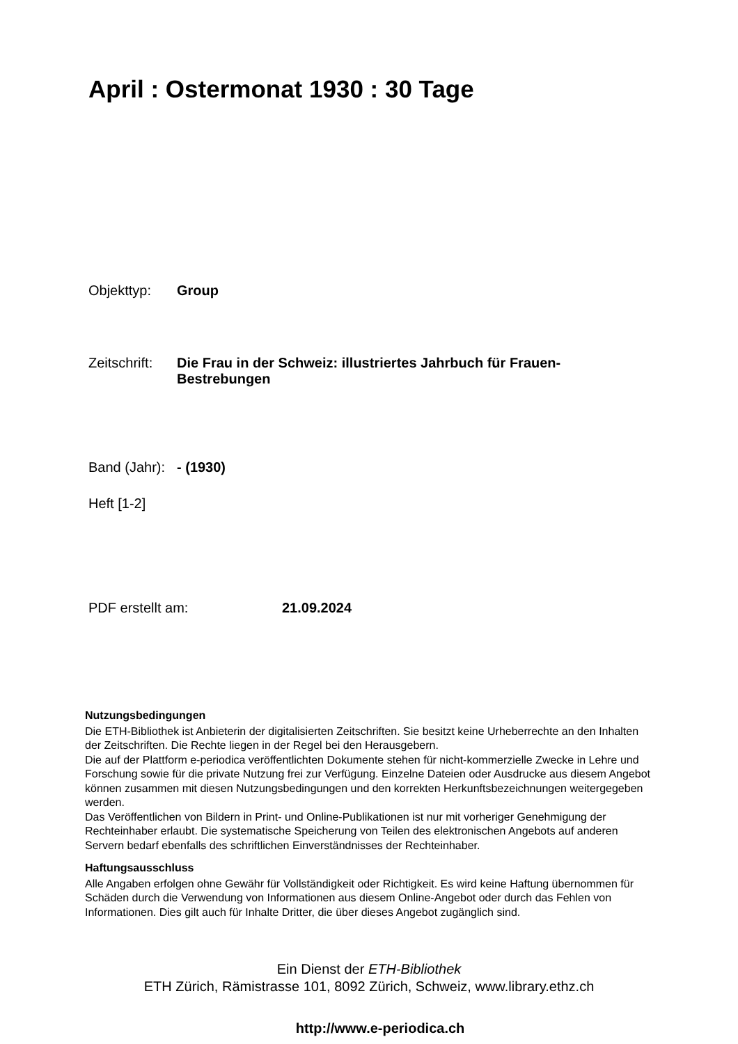April : Ostermonat 1930 : 30 Tage
Objekttyp: Group
Zeitschrift: Die Frau in der Schweiz: illustriertes Jahrbuch für Frauen-Bestrebungen
Band (Jahr): - (1930)
Heft [1-2]
PDF erstellt am: 21.09.2024
Nutzungsbedingungen
Die ETH-Bibliothek ist Anbieterin der digitalisierten Zeitschriften. Sie besitzt keine Urheberrechte an den Inhalten der Zeitschriften. Die Rechte liegen in der Regel bei den Herausgebern.
Die auf der Plattform e-periodica veröffentlichten Dokumente stehen für nicht-kommerzielle Zwecke in Lehre und Forschung sowie für die private Nutzung frei zur Verfügung. Einzelne Dateien oder Ausdrucke aus diesem Angebot können zusammen mit diesen Nutzungsbedingungen und den korrekten Herkunftsbezeichnungen weitergegeben werden.
Das Veröffentlichen von Bildern in Print- und Online-Publikationen ist nur mit vorheriger Genehmigung der Rechteinhaber erlaubt. Die systematische Speicherung von Teilen des elektronischen Angebots auf anderen Servern bedarf ebenfalls des schriftlichen Einverständnisses der Rechteinhaber.
Haftungsausschluss
Alle Angaben erfolgen ohne Gewähr für Vollständigkeit oder Richtigkeit. Es wird keine Haftung übernommen für Schäden durch die Verwendung von Informationen aus diesem Online-Angebot oder durch das Fehlen von Informationen. Dies gilt auch für Inhalte Dritter, die über dieses Angebot zugänglich sind.
Ein Dienst der ETH-Bibliothek
ETH Zürich, Rämistrasse 101, 8092 Zürich, Schweiz, www.library.ethz.ch
http://www.e-periodica.ch